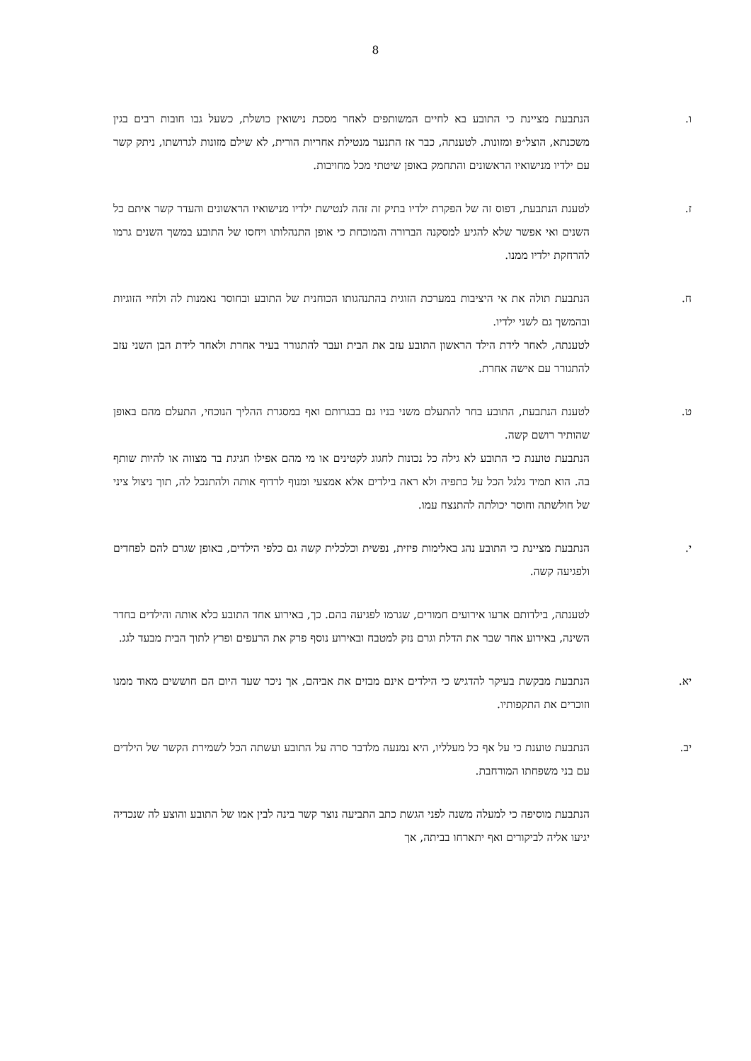8
ו. הנתבעת מציינת כי התובע בא לחיים המשותפים לאחר מסכת נישואין כושלת, כשעל גבו חובות רבים בגין משכנתא, הוצל״פ ומזונות. לטענתה, כבר אז התנער מנטילת אחריות הורית, לא שילם מזונות לגרושתו, ניתק קשר עם ילדיו מנישואיו הראשונים והתחמק באופן שיטתי מכל מחויבות.
ז. לטענת הנתבעת, דפוס זה של הפקרת ילדיו בתיק זה זהה לנטישת ילדיו מנישואיו הראשונים והעדר קשר איתם כל השנים ואי אפשר שלא להגיע למסקנה הברורה והמוכחת כי אופן התנהלותו ויחסו של התובע במשך השנים גרמו להרחקת ילדיו ממנו.
ח. הנתבעת תולה את אי היציבות במערכת הזוגית בהתנהגותו הכוחנית של התובע ובחוסר נאמנות לה ולחיי הזוגיות ובהמשך גם לשני ילדיו.
לטענתה, לאחר לידת הילד הראשון התובע עזב את הבית ועבר להתגורר בעיר אחרת ולאחר לידת הבן השני עזב להתגורר עם אישה אחרת.
ט. לטענת הנתבעת, התובע בחר להתעלם משני בניו גם בבגרותם ואף במסגרת ההליך הנוכחי, התעלם מהם באופן שהותיר רושם קשה.
הנתבעת טוענת כי התובע לא גילה כל נכונות לחגוג לקטינים או מי מהם אפילו חגיגת בר מצווה או להיות שותף בה. הוא תמיד גלגל הכל על כתפיה ולא ראה בילדים אלא אמצעי ומנוף לרדוף אותה ולהתנכל לה, תוך ניצול ציני של חולשתה וחוסר יכולתה להתנצח עמו.
י. הנתבעת מציינת כי התובע נהג באלימות פיזית, נפשית וכלכלית קשה גם כלפי הילדים, באופן שגרם להם לפחדים ולפגיעה קשה.
לטענתה, בילדותם ארעו אירועים חמורים, שגרמו לפגיעה בהם. כך, באירוע אחד התובע כלא אותה והילדים בחדר השינה, באירוע אחר שבר את הדלת וגרם נזק למטבח ובאירוע נוסף פרק את הרעפים ופרץ לתוך הבית מבעד לגג.
יא. הנתבעת מבקשת בעיקר להדגיש כי הילדים אינם מבזים את אביהם, אך ניכר שעד היום הם חוששים מאוד ממנו וזוכרים את התקפותיו.
יב. הנתבעת טוענת כי על אף כל מעלליו, היא נמנעה מלדבר סרה על התובע ועשתה הכל לשמירת הקשר של הילדים עם בני משפחתו המורחבת.
הנתבעת מוסיפה כי למעלה משנה לפני הגשת כתב התביעה נוצר קשר בינה לבין אמו של התובע והוצע לה שנכדיה יגיעו אליה לביקורים ואף יתארחו בביתה, אך